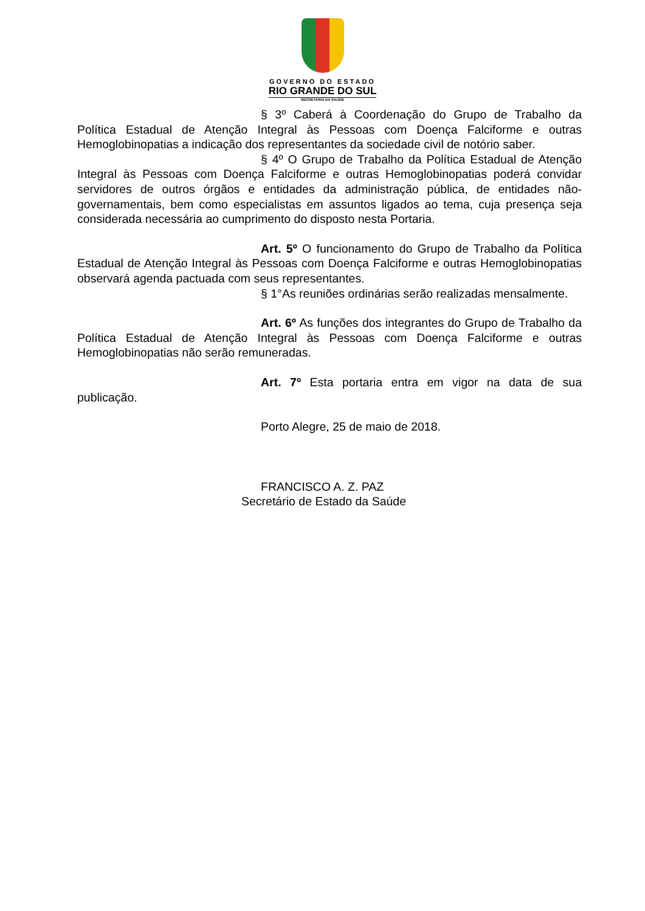GOVERNO DO ESTADO
RIO GRANDE DO SUL
SECRETARIA DA SAÚDE
§ 3º Caberá à Coordenação do Grupo de Trabalho da Política Estadual de Atenção Integral às Pessoas com Doença Falciforme e outras Hemoglobinopatias a indicação dos representantes da sociedade civil de notório saber.
§ 4º O Grupo de Trabalho da Política Estadual de Atenção Integral às Pessoas com Doença Falciforme e outras Hemoglobinopatias poderá convidar servidores de outros órgãos e entidades da administração pública, de entidades não-governamentais, bem como especialistas em assuntos ligados ao tema, cuja presença seja considerada necessária ao cumprimento do disposto nesta Portaria.
Art. 5º O funcionamento do Grupo de Trabalho da Política Estadual de Atenção Integral às Pessoas com Doença Falciforme e outras Hemoglobinopatias observará agenda pactuada com seus representantes.
§ 1°As reuniões ordinárias serão realizadas mensalmente.
Art. 6º As funções dos integrantes do Grupo de Trabalho da Política Estadual de Atenção Integral às Pessoas com Doença Falciforme e outras Hemoglobinopatias não serão remuneradas.
Art. 7º Esta portaria entra em vigor na data de sua publicação.
Porto Alegre, 25 de maio de 2018.
FRANCISCO A. Z. PAZ
Secretário de Estado da Saúde